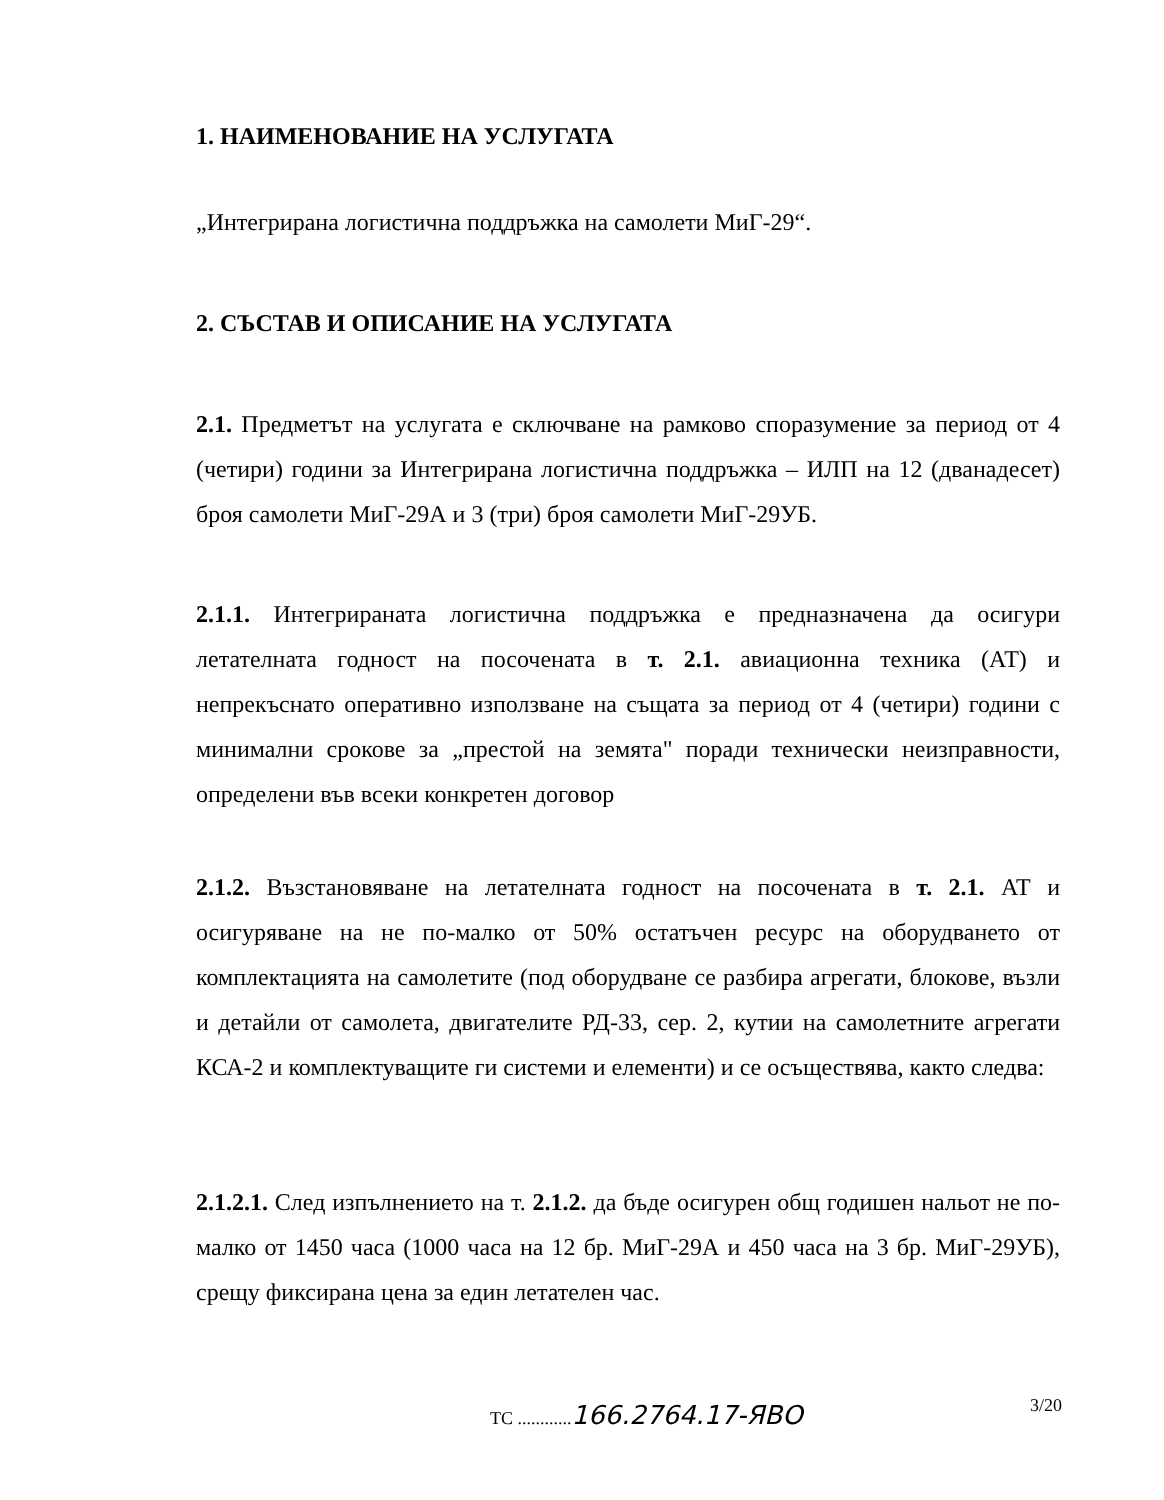1. НАИМЕНОВАНИЕ НА УСЛУГАТА
„Интегрирана логистична поддръжка на самолети МиГ-29“.
2. СЪСТАВ И ОПИСАНИЕ НА УСЛУГАТА
2.1. Предметът на услугата е сключване на рамково споразумение за период от 4 (четири) години за Интегрирана логистична поддръжка – ИЛП на 12 (дванадесет) броя самолети МиГ-29А и 3 (три) броя самолети МиГ-29УБ.
2.1.1. Интегрираната логистична поддръжка е предназначена да осигури летателната годност на посочената в т. 2.1. авиационна техника (АТ) и непрекъснато оперативно използване на същата за период от 4 (четири) години с минимални срокове за „престой на земята" поради технически неизправности, определени във всеки конкретен договор
2.1.2. Възстановяване на летателната годност на посочената в т. 2.1. АТ и осигуряване на не по-малко от 50% остатъчен ресурс на оборудването от комплектацията на самолетите (под оборудване се разбира агрегати, блокове, възли и детайли от самолета, двигателите РД-33, сер. 2, кутии на самолетните агрегати КСА-2 и комплектуващите ги системи и елементи) и се осъществява, както следва:
2.1.2.1. След изпълнението на т. 2.1.2. да бъде осигурен общ годишен нальот не по-малко от 1450 часа (1000 часа на 12 бр. МиГ-29А и 450 часа на 3 бр. МиГ-29УБ), срещу фиксирана цена за един летателен час.
ТС ............166.2764.17-ЯВО 3/20